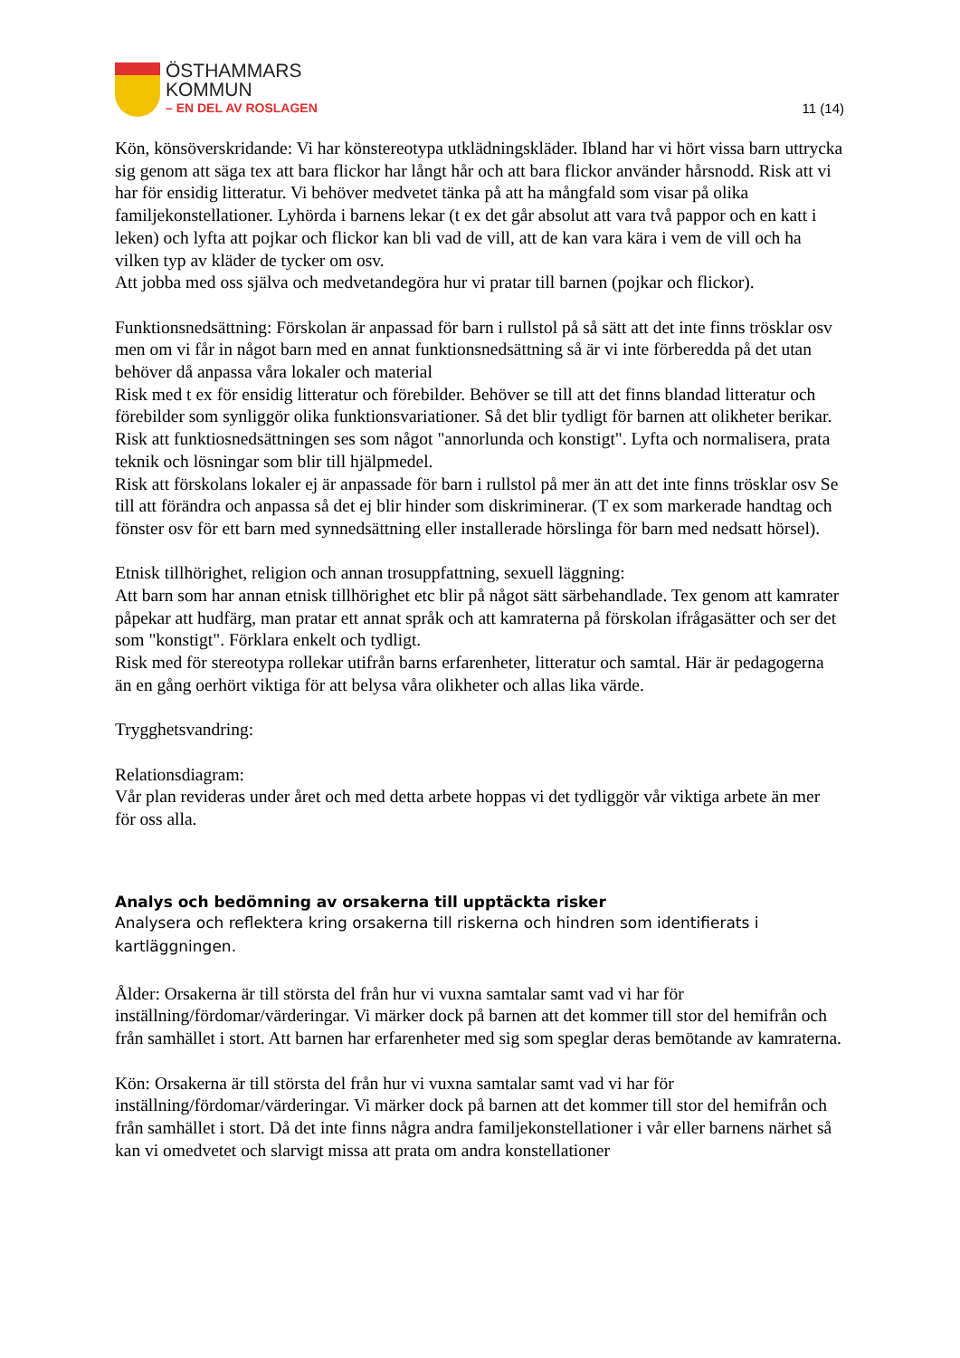ÖSTHAMMARS
KOMMUN
– EN DEL AV ROSLAGEN
11 (14)
Kön, könsöverskridande: Vi har könstereotypa utklädningskläder. Ibland har vi hört vissa barn uttrycka sig genom att säga tex att bara flickor har långt hår och att bara flickor använder hårsnodd. Risk att vi har för ensidig litteratur. Vi behöver medvetet tänka på att ha mångfald som visar på olika familjekonstellationer. Lyhörda i barnens lekar (t ex det går absolut att vara två pappor och en katt i leken) och lyfta att pojkar och flickor kan bli vad de vill, att de kan vara kära i vem de vill och ha vilken typ av kläder de tycker om osv.
Att jobba med oss själva och medvetandegöra hur vi pratar till barnen (pojkar och flickor).
Funktionsnedsättning: Förskolan är anpassad för barn i rullstol på så sätt att det inte finns trösklar osv men om vi får in något barn med en annat funktionsnedsättning så är vi inte förberedda på det utan behöver då anpassa våra lokaler och material
Risk med t ex för ensidig litteratur och förebilder. Behöver se till att det finns blandad litteratur och förebilder som synliggör olika funktionsvariationer. Så det blir tydligt för barnen att olikheter berikar.
Risk att funktiosnedsättningen ses som något "annorlunda och konstigt". Lyfta och normalisera, prata teknik och lösningar som blir till hjälpmedel.
Risk att förskolans lokaler ej är anpassade för barn i rullstol på mer än att det inte finns trösklar osv Se till att förändra och anpassa så det ej blir hinder som diskriminerar. (T ex som markerade handtag och fönster osv för ett barn med synnedsättning eller installerade hörslinga för barn med nedsatt hörsel).
Etnisk tillhörighet, religion och annan trosuppfattning, sexuell läggning:
Att barn som har annan etnisk tillhörighet etc blir på något sätt särbehandlade. Tex genom att kamrater påpekar att hudfärg, man pratar ett annat språk och att kamraterna på förskolan ifrågasätter och ser det som "konstigt". Förklara enkelt och tydligt.
Risk med för stereotypa rollekar utifrån barns erfarenheter, litteratur och samtal. Här är pedagogerna än en gång oerhört viktiga för att belysa våra olikheter och allas lika värde.
Trygghetsvandring:
Relationsdiagram:
Vår plan revideras under året och med detta arbete hoppas vi det tydliggör vår viktiga arbete än mer för oss alla.
Analys och bedömning av orsakerna till upptäckta risker
Analysera och reflektera kring orsakerna till riskerna och hindren som identifierats i kartläggningen.
Ålder: Orsakerna är till största del från hur vi vuxna samtalar samt vad vi har för inställning/fördomar/värderingar. Vi märker dock på barnen att det kommer till stor del hemifrån och från samhället i stort. Att barnen har erfarenheter med sig som speglar deras bemötande av kamraterna.
Kön: Orsakerna är till största del från hur vi vuxna samtalar samt vad vi har för inställning/fördomar/värderingar. Vi märker dock på barnen att det kommer till stor del hemifrån och från samhället i stort. Då det inte finns några andra familjekonstellationer i vår eller barnens närhet så kan vi omedvetet och slarvigt missa att prata om andra konstellationer